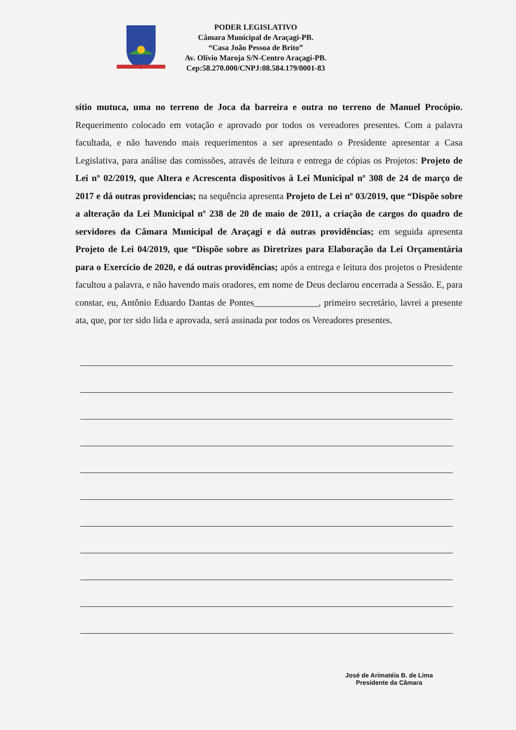PODER LEGISLATIVO
Câmara Municipal de Araçagi-PB.
“Casa João Pessoa de Brito”
Av. Olívio Maroja S/N-Centro Araçagi-PB.
Cep:58.270.000/CNPJ:08.584.179/0001-83
sítio mutuca, uma no terreno de Joca da barreira e outra no terreno de Manuel Procópio. Requerimento colocado em votação e aprovado por todos os vereadores presentes. Com a palavra facultada, e não havendo mais requerimentos a ser apresentado o Presidente apresentar a Casa Legislativa, para análise das comissões, através de leitura e entrega de cópias os Projetos: Projeto de Lei nº 02/2019, que Altera e Acrescenta dispositivos à Lei Municipal nº 308 de 24 de março de 2017 e dá outras providencias; na sequência apresenta Projeto de Lei nº 03/2019, que “Dispõe sobre a alteração da Lei Municipal nº 238 de 20 de maio de 2011, a criação de cargos do quadro de servidores da Câmara Municipal de Araçagi e dá outras providências; em seguida apresenta Projeto de Lei 04/2019, que “Dispõe sobre as Diretrizes para Elaboração da Lei Orçamentária para o Exercício de 2020, e dá outras providências; após a entrega e leitura dos projetos o Presidente facultou a palavra, e não havendo mais oradores, em nome de Deus declarou encerrada a Sessão. E, para constar, eu, Antônio Eduardo Dantas de Pontes______________, primeiro secretário, lavrei a presente ata, que, por ter sido lida e aprovada, será assinada por todos os Vereadores presentes.
José de Arimatéia B. de Lima
Presidente da Câmara